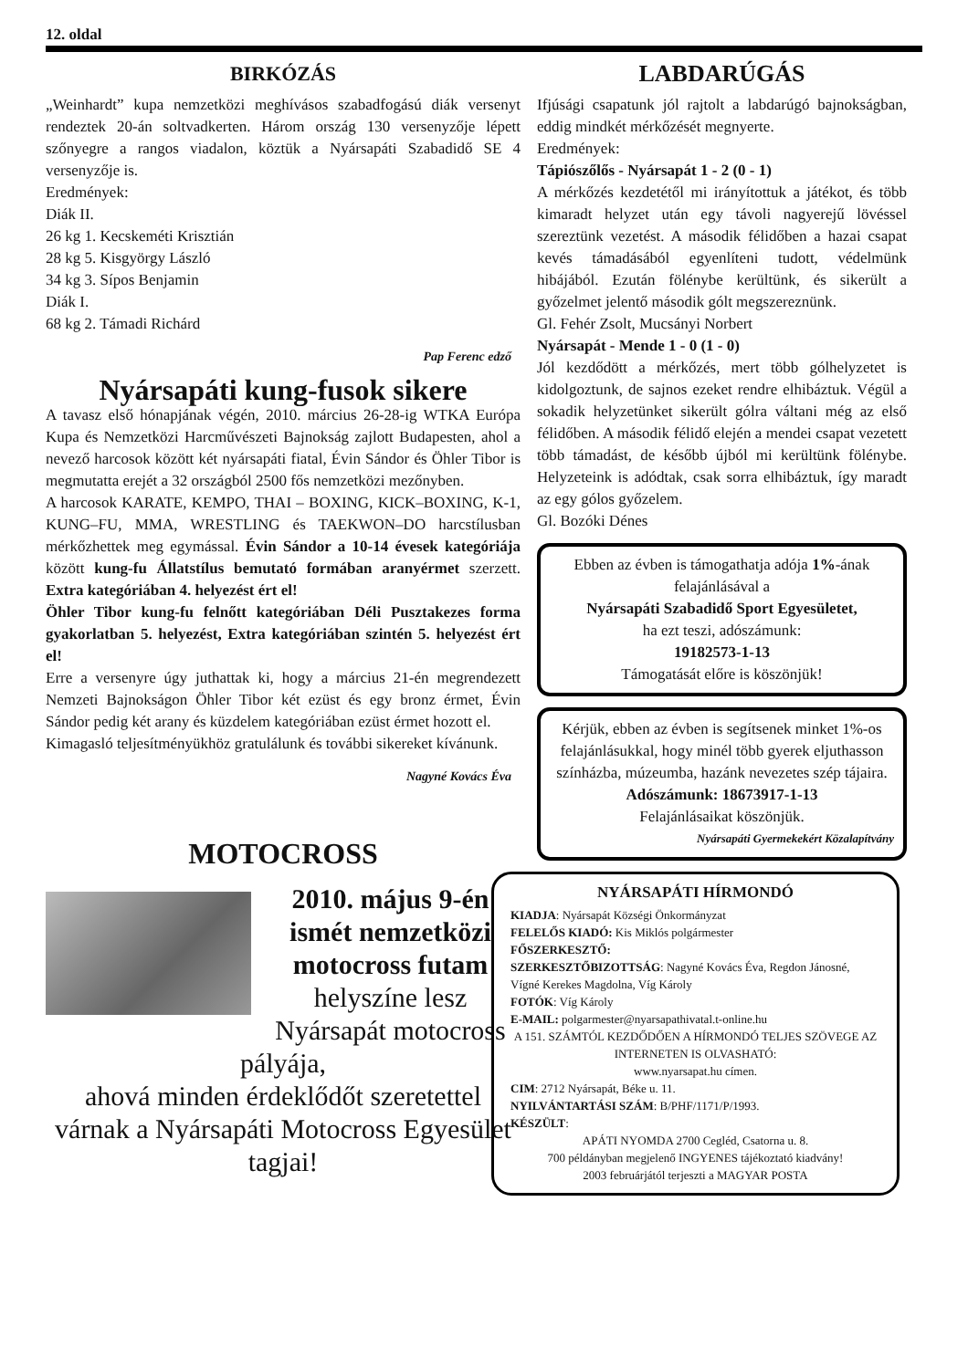12. oldal
BIRKÓZÁS
„Weinhardt” kupa nemzetközi meghívásos szabadfogású diák versenyt rendeztek 20-án soltvadkerten. Három ország 130 versenyzője lépett szőnyegre a rangos viadalon, köztük a Nyársapáti Szabadidő SE 4 versenyzője is.
Eredmények:
Diák II.
26 kg 1. Kecskeméti Krisztián
28 kg 5. Kisgyörgy László
34 kg 3. Sípos Benjamin
Diák I.
68 kg 2. Támadi Richárd
Pap Ferenc edző
Nyársapáti kung-fusok sikere
A tavasz első hónapjának végén, 2010. március 26-28-ig WTKA Európa Kupa és Nemzetközi Harcművészeti Bajnokság zajlott Budapesten, ahol a nevező harcosok között két nyársapáti fiatal, Évin Sándor és Öhler Tibor is megmutatta erejét a 32 országból 2500 fős nemzetközi mezőnyben.
A harcosok KARATE, KEMPO, THAI – BOXING, KICK–BOXING, K-1, KUNG–FU, MMA, WRESTLING és TAEKWON–DO harcstílusban mérkőzhettek meg egymással. Évin Sándor a 10-14 évesek kategóriája között kung-fu Állatstílus bemutató formában aranyérmet szerzett. Extra kategóriában 4. helyezést ért el!
Öhler Tibor kung-fu felnőtt kategóriában Déli Pusztakezes forma gyakorlatban 5. helyezést, Extra kategóriában szintén 5. helyezést ért el!
Erre a versenyre úgy juthattak ki, hogy a március 21-én megrendezett Nemzeti Bajnokságon Öhler Tibor két ezüst és egy bronz érmet, Évin Sándor pedig két arany és küzdelem kategóriában ezüst érmet hozott el.
Kimagasló teljesítményükhöz gratulálunk és további sikereket kívánunk.
Nagyné Kovács Éva
MOTOCROSS
2010. május 9-én ismét nemzetközi motocross futam
helyszíne lesz Nyársapát motocross pályája,
ahová minden érdeklődőt szeretettel várnak a Nyársapáti Motocross Egyesület tagjai!
LABDARÚGÁS
Ifjúsági csapatunk jól rajtolt a labdarúgó bajnokságban, eddig mindkét mérkőzését megnyerte.
Eredmények:
Tápiószőlős - Nyársapát 1 - 2 (0 - 1)
A mérkőzés kezdetétől mi irányítottuk a játékot, és több kimaradt helyzet után egy távoli nagyerejű lövéssel szereztünk vezetést. A második félidőben a hazai csapat kevés támadásából egyenlíteni tudott, védelmünk hibájából. Ezután fölénybe kerültünk, és sikerült a győzelmet jelentő második gólt megszereznünk.
Gl. Fehér Zsolt, Mucsányi Norbert
Nyársapát - Mende 1 - 0 (1 - 0)
Jól kezdődött a mérkőzés, mert több gólhelyzetet is kidolgoztunk, de sajnos ezeket rendre elhibáztuk. Végül a sokadik helyzetünket sikerült gólra váltani még az első félidőben. A második félidő elején a mendei csapat vezetett több támadást, de később újból mi kerültünk fölénybe. Helyzeteink is adódtak, csak sorra elhibáztuk, így maradt az egy gólos győzelem.
Gl. Bozóki Dénes
Ebben az évben is támogathatja adója 1%-ának felajánlásával a
Nyársapáti Szabadidő Sport Egyesületet,
ha ezt teszi, adószámunk:
19182573-1-13
Támogatását előre is köszönjük!
Kérjük, ebben az évben is segítsenek minket 1%-os felajánlásukkal, hogy minél több gyerek eljuthasson színházba, múzeumba, hazánk nevezetes szép tájaira.
Adószámunk: 18673917-1-13
Felajánlásaikat köszönjük.
Nyársapáti Gyermekekért Közalapítvány
NYÁRSAPÁTI HÍRMONDÓ
KIADJA: Nyársapát Községi Önkormányzat
FELELŐS KIADÓ: Kis Miklós polgármester
FŐSZERKESZTŐ:
SZERKESZTŐBIZOTTSÁG: Nagyné Kovács Éva, Regdon Jánosné, Vígné Kerekes Magdolna, Víg Károly
FOTÓK: Víg Károly
E-MAIL: polgarmester@nyarsapathivatal.t-online.hu
A 151. SZÁMTÓL KEZDŐDŐEN A HÍRMONDÓ TELJES SZÖVEGE AZ INTERNETEN IS OLVASHATÓ:
www.nyarsapat.hu címen.
CIM: 2712 Nyársapát, Béke u. 11.
NYILVÁNTARTÁSI SZÁM: B/PHF/1171/P/1993.
KÉSZÜLT:
APÁTI NYOMDA 2700 Cegléd, Csatorna u. 8.
700 példányban megjelenő INGYENES tájékoztató kiadvány!
2003 februárjától terjeszti a MAGYAR POSTA